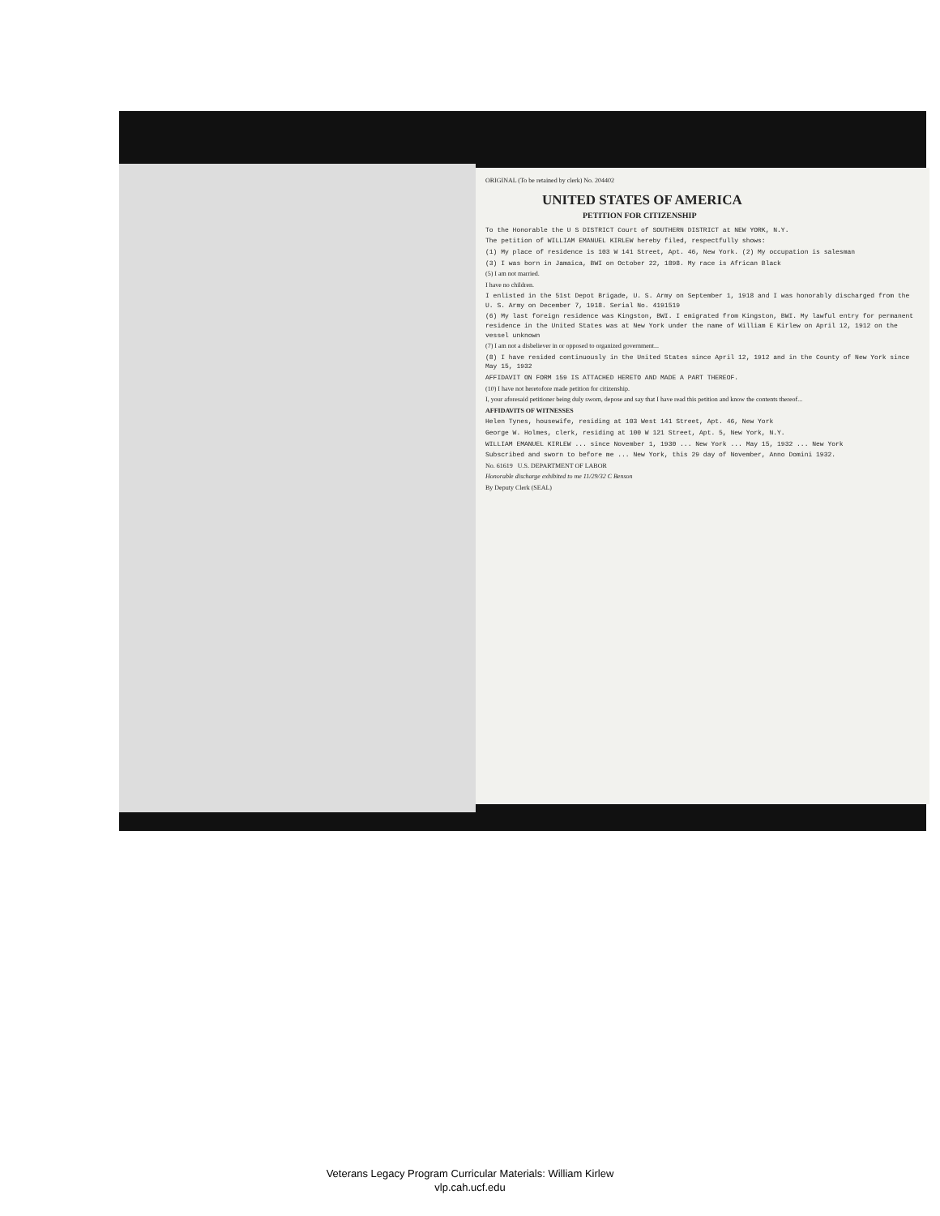ORIGINAL (To be retained by clerk) No. 204402
UNITED STATES OF AMERICA
PETITION FOR CITIZENSHIP
To the Honorable the U S DISTRICT Court of SOUTHERN DISTRICT at NEW YORK, N.Y.
The petition of WILLIAM EMANUEL KIRLEW hereby filed, respectfully shows:
(1) My place of residence is 103 W 141 Street, Apt. 46, New York. (2) My occupation is salesman
(3) I was born in Jamaica, BWI on October 22, 1898. My race is African Black
(5) I am not married.
I have no children.
I enlisted in the 51st Depot Brigade, U. S. Army on September 1, 1918 and I was honorably discharged from the U. S. Army on December 7, 1918. Serial No. 4191519
(6) My last foreign residence was Kingston, BWI. I emigrated from Kingston, BWI. My lawful entry for permanent residence in the United States was at New York under the name of William E Kirlew on April 12, 1912 on the vessel unknown
(7) I am not a disbeliever in or opposed to organized government...
(8) I have resided continuously in the United States since April 12, 1912 and in the County of New York since May 15, 1932
AFFIDAVIT ON FORM 159 IS ATTACHED HERETO AND MADE A PART THEREOF.
(10) I have not heretofore made petition for citizenship.
I, your aforesaid petitioner being duly sworn, depose and say that I have read this petition and know the contents thereof...
AFFIDAVITS OF WITNESSES
Helen Tynes, housewife, residing at 103 West 141 Street, Apt. 46, New York
George W. Holmes, clerk, residing at 100 W 121 Street, Apt. 5, New York, N.Y.
WILLIAM EMANUEL KIRLEW ... since November 1, 1930 ... New York ... May 15, 1932 ... New York
Subscribed and sworn to before me ... New York, this 29 day of November, Anno Domini 1932.
No. 61619 U.S. DEPARTMENT OF LABOR
Honorable discharge exhibited to me 11/29/32 C Benson
By Deputy Clerk (SEAL)
Veterans Legacy Program Curricular Materials: William Kirlew
vlp.cah.ucf.edu